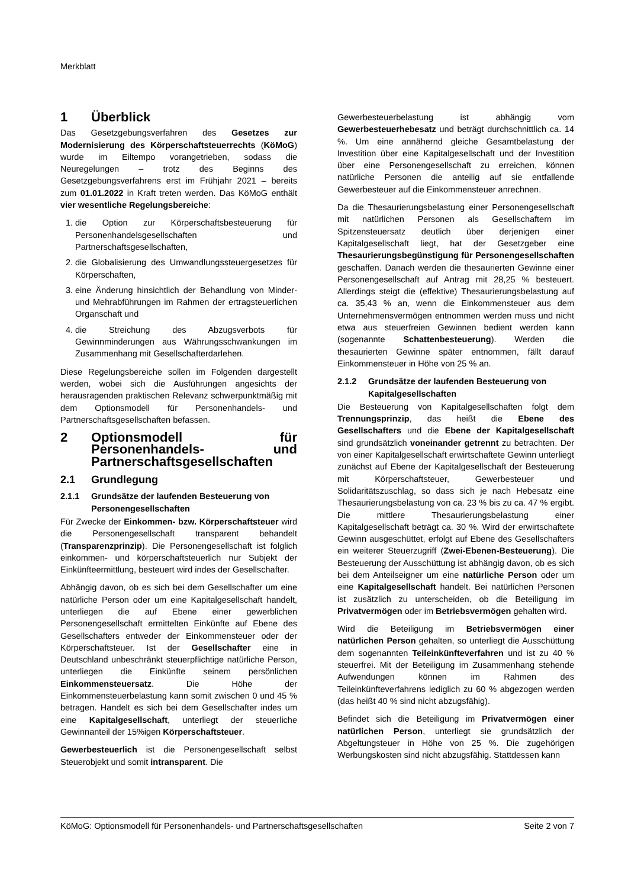Merkblatt
1 Überblick
Das Gesetzgebungsverfahren des Gesetzes zur Modernisierung des Körperschaftsteuerrechts (KöMoG) wurde im Eiltempo vorangetrieben, sodass die Neuregelungen – trotz des Beginns des Gesetzgebungsverfahrens erst im Frühjahr 2021 – bereits zum 01.01.2022 in Kraft treten werden. Das KöMoG enthält vier wesentliche Regelungsbereiche:
1. die Option zur Körperschaftsbesteuerung für Personenhandelsgesellschaften und Partnerschaftsgesellschaften,
2. die Globalisierung des Umwandlungssteuergesetzes für Körperschaften,
3. eine Änderung hinsichtlich der Behandlung von Minder- und Mehrabführungen im Rahmen der ertragsteuerlichen Organschaft und
4. die Streichung des Abzugsverbots für Gewinnminderungen aus Währungsschwankungen im Zusammenhang mit Gesellschafterdarlehen.
Diese Regelungsbereiche sollen im Folgenden dargestellt werden, wobei sich die Ausführungen angesichts der herausragenden praktischen Relevanz schwerpunktmäßig mit dem Optionsmodell für Personenhandels- und Partnerschaftsgesellschaften befassen.
2 Optionsmodell für Personenhandels- und Partnerschaftsgesellschaften
2.1 Grundlegung
2.1.1 Grundsätze der laufenden Besteuerung von Personengesellschaften
Für Zwecke der Einkommen- bzw. Körperschaftsteuer wird die Personengesellschaft transparent behandelt (Transparenzprinzip). Die Personengesellschaft ist folglich einkommen- und körperschaftsteuerlich nur Subjekt der Einkünfteermittlung, besteuert wird indes der Gesellschafter.
Abhängig davon, ob es sich bei dem Gesellschafter um eine natürliche Person oder um eine Kapitalgesellschaft handelt, unterliegen die auf Ebene einer gewerblichen Personengesellschaft ermittelten Einkünfte auf Ebene des Gesellschafters entweder der Einkommensteuer oder der Körperschaftsteuer. Ist der Gesellschafter eine in Deutschland unbeschränkt steuerpflichtige natürliche Person, unterliegen die Einkünfte seinem persönlichen Einkommensteuersatz. Die Höhe der Einkommensteuerbelastung kann somit zwischen 0 und 45 % betragen. Handelt es sich bei dem Gesellschafter indes um eine Kapitalgesellschaft, unterliegt der steuerliche Gewinnanteil der 15%igen Körperschaftsteuer.
Gewerbesteuerlich ist die Personengesellschaft selbst Steuerobjekt und somit intransparent. Die
Gewerbesteuerbelastung ist abhängig vom Gewerbesteuerhebesatz und beträgt durchschnittlich ca. 14 %. Um eine annähernd gleiche Gesamtbelastung der Investition über eine Kapitalgesellschaft und der Investition über eine Personengesellschaft zu erreichen, können natürliche Personen die anteilig auf sie entfallende Gewerbesteuer auf die Einkommensteuer anrechnen.
Da die Thesaurierungsbelastung einer Personengesellschaft mit natürlichen Personen als Gesellschaftern im Spitzensteuersatz deutlich über derjenigen einer Kapitalgesellschaft liegt, hat der Gesetzgeber eine Thesaurierungsbegünstigung für Personengesellschaften geschaffen. Danach werden die thesaurierten Gewinne einer Personengesellschaft auf Antrag mit 28,25 % besteuert. Allerdings steigt die (effektive) Thesaurierungsbelastung auf ca. 35,43 % an, wenn die Einkommensteuer aus dem Unternehmensvermögen entnommen werden muss und nicht etwa aus steuerfreien Gewinnen bedient werden kann (sogenannte Schattenbesteuerung). Werden die thesaurierten Gewinne später entnommen, fällt darauf Einkommensteuer in Höhe von 25 % an.
2.1.2 Grundsätze der laufenden Besteuerung von Kapitalgesellschaften
Die Besteuerung von Kapitalgesellschaften folgt dem Trennungsprinzip, das heißt die Ebene des Gesellschafters und die Ebene der Kapitalgesellschaft sind grundsätzlich voneinander getrennt zu betrachten. Der von einer Kapitalgesellschaft erwirtschaftete Gewinn unterliegt zunächst auf Ebene der Kapitalgesellschaft der Besteuerung mit Körperschaftsteuer, Gewerbesteuer und Solidaritätszuschlag, so dass sich je nach Hebesatz eine Thesaurierungsbelastung von ca. 23 % bis zu ca. 47 % ergibt. Die mittlere Thesaurierungsbelastung einer Kapitalgesellschaft beträgt ca. 30 %. Wird der erwirtschaftete Gewinn ausgeschüttet, erfolgt auf Ebene des Gesellschafters ein weiterer Steuerzugriff (Zwei-Ebenen-Besteuerung). Die Besteuerung der Ausschüttung ist abhängig davon, ob es sich bei dem Anteilseigner um eine natürliche Person oder um eine Kapitalgesellschaft handelt. Bei natürlichen Personen ist zusätzlich zu unterscheiden, ob die Beteiligung im Privatvermögen oder im Betriebsvermögen gehalten wird.
Wird die Beteiligung im Betriebsvermögen einer natürlichen Person gehalten, so unterliegt die Ausschüttung dem sogenannten Teileinkünfteverfahren und ist zu 40 % steuerfrei. Mit der Beteiligung im Zusammenhang stehende Aufwendungen können im Rahmen des Teileinkünfteverfahrens lediglich zu 60 % abgezogen werden (das heißt 40 % sind nicht abzugsfähig).
Befindet sich die Beteiligung im Privatvermögen einer natürlichen Person, unterliegt sie grundsätzlich der Abgeltungsteuer in Höhe von 25 %. Die zugehörigen Werbungskosten sind nicht abzugsfähig. Stattdessen kann
KöMoG: Optionsmodell für Personenhandels- und Partnerschaftsgesellschaften Seite 2 von 7